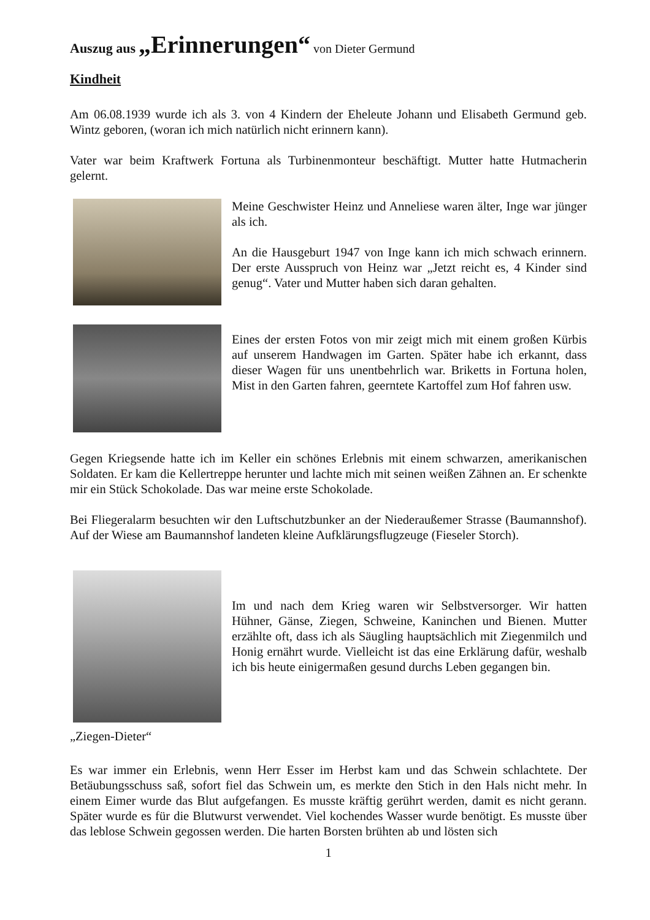Auszug aus „Erinnerungen“ von Dieter Germund
Kindheit
Am 06.08.1939 wurde ich als 3. von 4 Kindern der Eheleute Johann und Elisabeth Germund geb. Wintz geboren, (woran ich mich natürlich nicht erinnern kann).
Vater war beim Kraftwerk Fortuna als Turbinenmonteur beschäftigt. Mutter hatte Hutmacherin gelernt.
Meine Geschwister Heinz und Anneliese waren älter, Inge war jünger als ich.
An die Hausgeburt 1947 von Inge kann ich mich schwach erinnern. Der erste Ausspruch von Heinz war „Jetzt reicht es, 4 Kinder sind genug“. Vater und Mutter haben sich daran gehalten.
Eines der ersten Fotos von mir zeigt mich mit einem großen Kürbis auf unserem Handwagen im Garten. Später habe ich erkannt, dass dieser Wagen für uns unentbehrlich war. Briketts in Fortuna holen, Mist in den Garten fahren, geerntete Kartoffel zum Hof fahren usw.
Gegen Kriegsende hatte ich im Keller ein schönes Erlebnis mit einem schwarzen, amerikanischen Soldaten. Er kam die Kellertreppe herunter und lachte mich mit seinen weißen Zähnen an. Er schenkte mir ein Stück Schokolade. Das war meine erste Schokolade.
Bei Fliegeralarm besuchten wir den Luftschutzbunker an der Niederaußemer Strasse (Baumannshof). Auf der Wiese am Baumannshof landeten kleine Aufklärungsflugzeuge (Fieseler Storch).
Im und nach dem Krieg waren wir Selbstversorger. Wir hatten Hühner, Gänse, Ziegen, Schweine, Kaninchen und Bienen. Mutter erzählte oft, dass ich als Säugling hauptsächlich mit Ziegenmilch und Honig ernährt wurde. Vielleicht ist das eine Erklärung dafür, weshalb ich bis heute einigermaßen gesund durchs Leben gegangen bin.
„Ziegen-Dieter“
Es war immer ein Erlebnis, wenn Herr Esser im Herbst kam und das Schwein schlachtete. Der Betäubungsschuss saß, sofort fiel das Schwein um, es merkte den Stich in den Hals nicht mehr. In einem Eimer wurde das Blut aufgefangen. Es musste kräftig gerührt werden, damit es nicht gerann. Später wurde es für die Blutwurst verwendet. Viel kochendes Wasser wurde benötigt. Es musste über das leblose Schwein gegossen werden. Die harten Borsten brühten ab und lösten sich
1